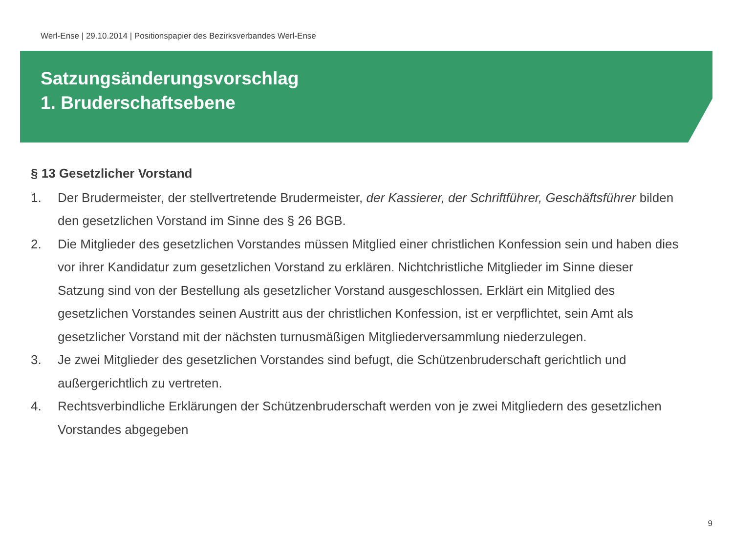Werl-Ense | 29.10.2014 | Positionspapier des Bezirksverbandes Werl-Ense
Satzungsänderungsvorschlag
1. Bruderschaftsebene
§ 13 Gesetzlicher Vorstand
1. Der Brudermeister, der stellvertretende Brudermeister, der Kassierer, der Schriftführer, Geschäftsführer bilden den gesetzlichen Vorstand im Sinne des § 26 BGB.
2. Die Mitglieder des gesetzlichen Vorstandes müssen Mitglied einer christlichen Konfession sein und haben dies vor ihrer Kandidatur zum gesetzlichen Vorstand zu erklären. Nichtchristliche Mitglieder im Sinne dieser Satzung sind von der Bestellung als gesetzlicher Vorstand ausgeschlossen. Erklärt ein Mitglied des gesetzlichen Vorstandes seinen Austritt aus der christlichen Konfession, ist er verpflichtet, sein Amt als gesetzlicher Vorstand mit der nächsten turnusmäßigen Mitgliederversammlung niederzulegen.
3. Je zwei Mitglieder des gesetzlichen Vorstandes sind befugt, die Schützenbruderschaft gerichtlich und außergerichtlich zu vertreten.
4. Rechtsverbindliche Erklärungen der Schützenbruderschaft werden von je zwei Mitgliedern des gesetzlichen Vorstandes abgegeben
9